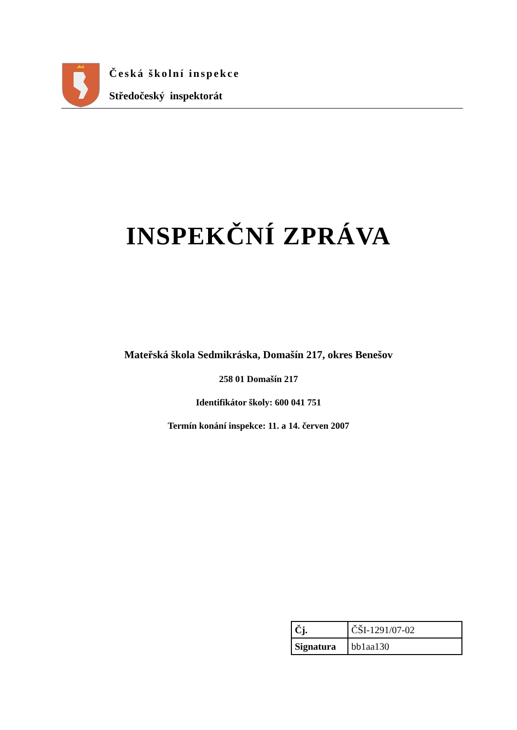Česká školní inspekce
Středočeský inspektorát
INSPEKČNÍ ZPRÁVA
Mateřská škola Sedmikráska, Domašín 217, okres Benešov
258 01 Domašín 217
Identifikátor školy: 600 041 751
Termín konání inspekce: 11. a 14. červen 2007
| Čj. | ČŠI-1291/07-02 |
| Signatura | bb1aa130 |